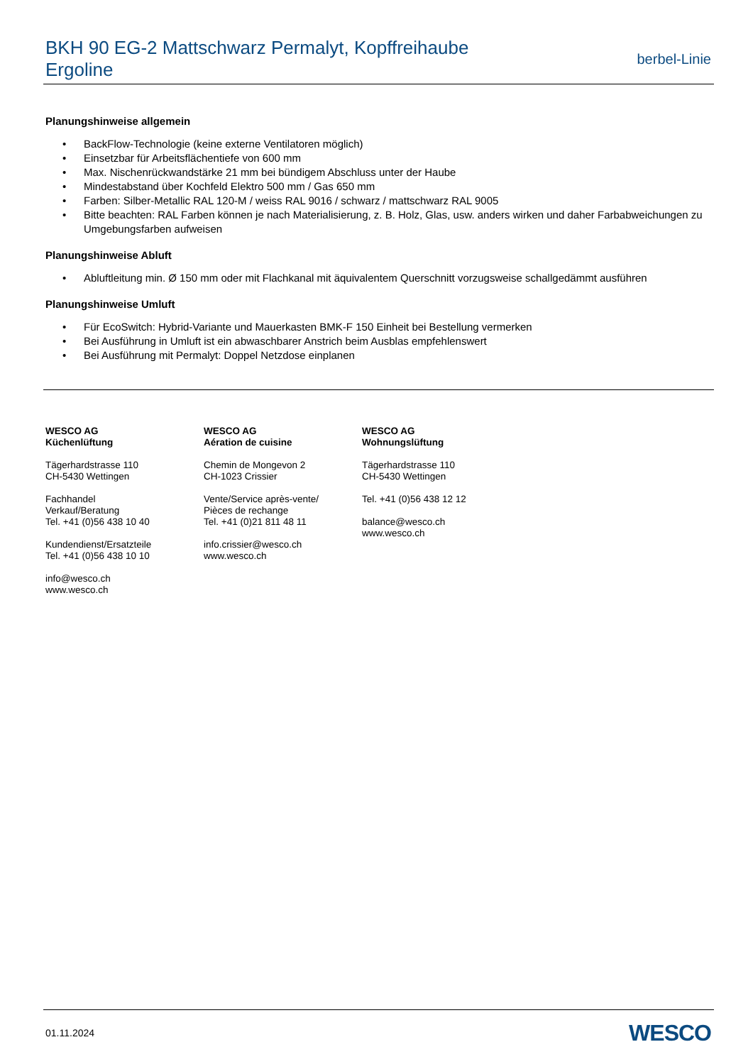BKH 90 EG-2 Mattschwarz Permalyt, Kopffreihaube
Ergoline
berbel-Linie
Planungshinweise allgemein
• BackFlow-Technologie (keine externe Ventilatoren möglich)
• Einsetzbar für Arbeitsflächentiefe von 600 mm
• Max. Nischenrückwandstärke 21 mm bei bündigem Abschluss unter der Haube
• Mindestabstand über Kochfeld Elektro 500 mm / Gas 650 mm
• Farben: Silber-Metallic RAL 120-M / weiss RAL 9016 / schwarz / mattschwarz RAL 9005
• Bitte beachten: RAL Farben können je nach Materialisierung, z. B. Holz, Glas, usw. anders wirken und daher Farbabweichungen zu Umgebungsfarben aufweisen
Planungshinweise Abluft
• Abluftleitung min. Ø 150 mm oder mit Flachkanal mit äquivalentem Querschnitt vorzugsweise schallgedämmt ausführen
Planungshinweise Umluft
• Für EcoSwitch: Hybrid-Variante und Mauerkasten BMK-F 150 Einheit bei Bestellung vermerken
• Bei Ausführung in Umluft ist ein abwaschbarer Anstrich beim Ausblas empfehlenswert
• Bei Ausführung mit Permalyt: Doppel Netzdose einplanen
WESCO AG
Küchenlüftung
Tägerhardstrasse 110
CH-5430 Wettingen
Fachhandel
Verkauf/Beratung
Tel. +41 (0)56 438 10 40
Kundendienst/Ersatzteile
Tel. +41 (0)56 438 10 10
info@wesco.ch
www.wesco.ch
WESCO AG
Aération de cuisine
Chemin de Mongevon 2
CH-1023 Crissier
Vente/Service après-vente/
Pièces de rechange
Tel. +41 (0)21 811 48 11
info.crissier@wesco.ch
www.wesco.ch
WESCO AG
Wohnungslüftung
Tägerhardstrasse 110
CH-5430 Wettingen
Tel. +41 (0)56 438 12 12
balance@wesco.ch
www.wesco.ch
01.11.2024
WESCO